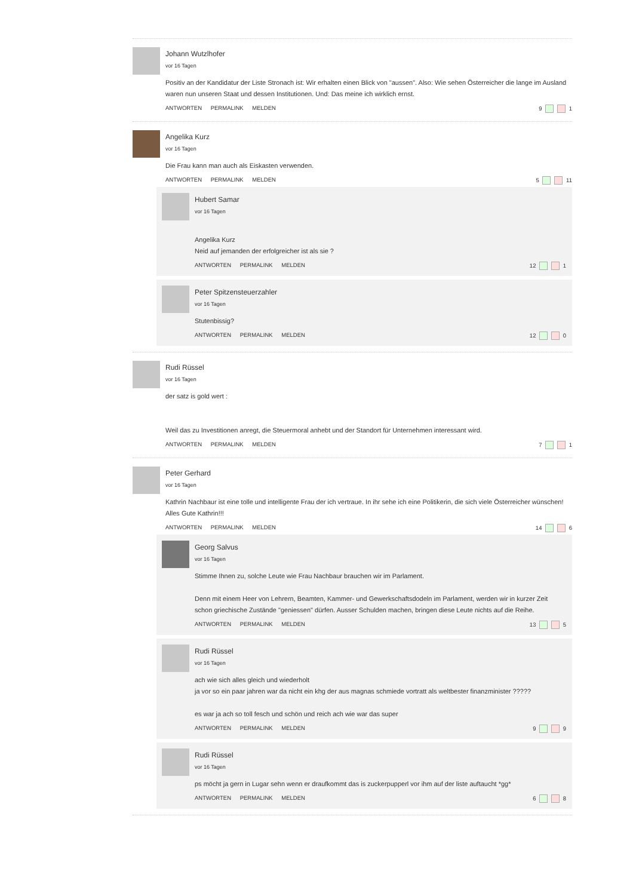Johann Wutzlhofer
vor 16 Tagen
Positiv an der Kandidatur der Liste Stronach ist: Wir erhalten einen Blick von "aussen". Also: Wie sehen Österreicher die lange im Ausland waren nun unseren Staat und dessen Institutionen. Und: Das meine ich wirklich ernst.
ANTWORTEN PERMALINK MELDEN 9 1
Angelika Kurz
vor 16 Tagen
Die Frau kann man auch als Eiskasten verwenden.
ANTWORTEN PERMALINK MELDEN 5 11
Hubert Samar
vor 16 Tagen
Angelika Kurz
Neid auf jemanden der erfolgreicher ist als sie ?
ANTWORTEN PERMALINK MELDEN 12 1
Peter Spitzensteuerzahler
vor 16 Tagen
Stutenbissig?
ANTWORTEN PERMALINK MELDEN 12 0
Rudi Rüssel
vor 16 Tagen
der satz is gold wert :
Weil das zu Investitionen anregt, die Steuermoral anhebt und der Standort für Unternehmen interessant wird.
ANTWORTEN PERMALINK MELDEN 7 1
Peter Gerhard
vor 16 Tagen
Kathrin Nachbaur ist eine tolle und intelligente Frau der ich vertraue. In ihr sehe ich eine Politikerin, die sich viele Österreicher wünschen! Alles Gute Kathrin!!!
ANTWORTEN PERMALINK MELDEN 14 6
Georg Salvus
vor 16 Tagen
Stimme Ihnen zu, solche Leute wie Frau Nachbaur brauchen wir im Parlament.
Denn mit einem Heer von Lehrern, Beamten, Kammer- und Gewerkschaftsdodeln im Parlament, werden wir in kurzer Zeit schon griechische Zustände "geniessen" dürfen. Ausser Schulden machen, bringen diese Leute nichts auf die Reihe.
ANTWORTEN PERMALINK MELDEN 13 5
Rudi Rüssel
vor 16 Tagen
ach wie sich alles gleich und wiederholt
ja vor so ein paar jahren war da nicht ein khg der aus magnas schmiede vortratt als weltbester finanzminister ?????
es war ja ach so toll fesch und schön und reich ach wie war das super
ANTWORTEN PERMALINK MELDEN 9 9
Rudi Rüssel
vor 16 Tagen
ps möcht ja gern in Lugar sehn wenn er draufkommt das is zuckerpupperl vor ihm auf der liste auftaucht *gg*
ANTWORTEN PERMALINK MELDEN 6 8